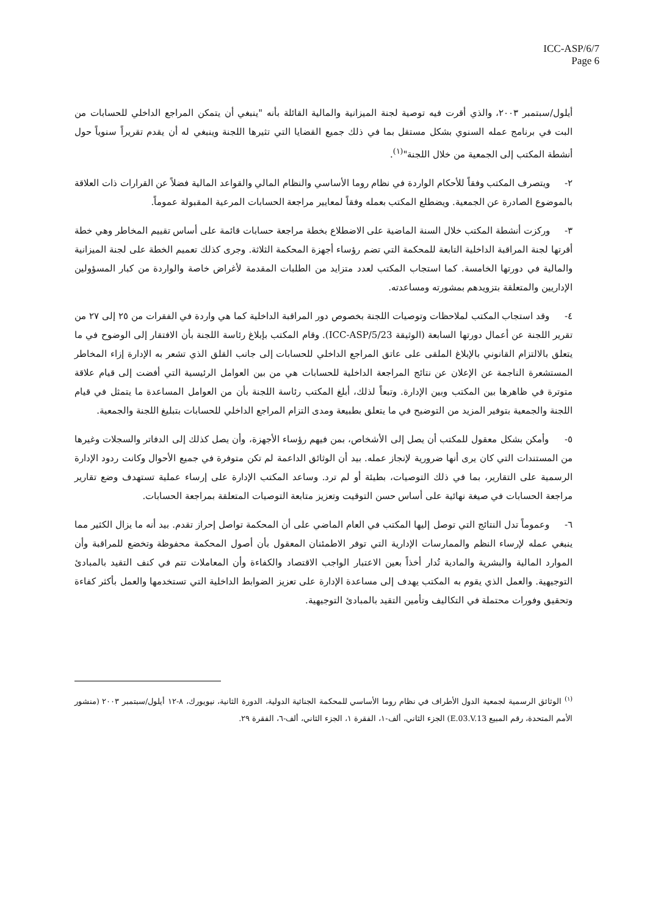ICC-ASP/6/7
Page 6
أيلول/سبتمبر ٢٠٠٣، والذي أقرت فيه توصية لجنة الميزانية والمالية القائلة بأنه "ينبغي أن يتمكن المراجع الداخلي للحسابات من البت في برنامج عمله السنوي بشكل مستقل بما في ذلك جميع القضايا التي تثيرها اللجنة وينبغي له أن يقدم تقريراً سنوياً حول أنشطة المكتب إلى الجمعية من خلال اللجنة"<sup>(١)</sup>.
٢- ويتصرف المكتب وفقاً للأحكام الواردة في نظام روما الأساسي والنظام المالي والقواعد المالية فضلاً عن القرارات ذات العلاقة بالموضوع الصادرة عن الجمعية. ويضطلع المكتب بعمله وفقاً لمعايير مراجعة الحسابات المرعية المقبولة عموماً.
٣- وركزت أنشطة المكتب خلال السنة الماضية على الاضطلاع بخطة مراجعة حسابات قائمة على أساس تقييم المخاطر وهي خطة أقرتها لجنة المراقبة الداخلية التابعة للمحكمة التي تضم رؤساء أجهزة المحكمة الثلاثة. وجرى كذلك تعميم الخطة على لجنة الميزانية والمالية في دورتها الخامسة. كما استجاب المكتب لعدد متزايد من الطلبات المقدمة لأغراض خاصة والواردة من كبار المسؤولين الإداريين والمتعلقة بتزويدهم بمشورته ومساعدته.
٤- وقد استجاب المكتب لملاحظات وتوصيات اللجنة بخصوص دور المراقبة الداخلية كما هي واردة في الفقرات من ٢٥ إلى ٢٧ من تقرير اللجنة عن أعمال دورتها السابعة (الوثيقة ICC-ASP/5/23). وقام المكتب بإبلاغ رئاسة اللجنة بأن الافتقار إلى الوضوح في ما يتعلق بالالتزام القانوني بالإبلاغ الملقى على عاتق المراجع الداخلي للحسابات إلى جانب القلق الذي تشعر به الإدارة إزاء المخاطر المستشعرة الناجمة عن الإعلان عن نتائج المراجعة الداخلية للحسابات هي من بين العوامل الرئيسية التي أفضت إلى قيام علاقة متوترة في ظاهرها بين المكتب وبين الإدارة. وتبعاً لذلك، أبلغ المكتب رئاسة اللجنة بأن من العوامل المساعدة ما يتمثل في قيام اللجنة والجمعية بتوفير المزيد من التوضيح في ما يتعلق بطبيعة ومدى التزام المراجع الداخلي للحسابات بتبليغ اللجنة والجمعية.
٥- وأمكن بشكل معقول للمكتب أن يصل إلى الأشخاص، بمن فيهم رؤساء الأجهزة، وأن يصل كذلك إلى الدفاتر والسجلات وغيرها من المستندات التي كان يرى أنها ضرورية لإنجاز عمله. بيد أن الوثائق الداعمة لم تكن متوفرة في جميع الأحوال وكانت ردود الإدارة الرسمية على التقارير، بما في ذلك التوصيات، بطيئة أو لم ترد. وساعد المكتب الإدارة على إرساء عملية تستهدف وضع تقارير مراجعة الحسابات في صيغة نهائية على أساس حسن التوقيت وتعزيز متابعة التوصيات المتعلقة بمراجعة الحسابات.
٦- وعموماً تدل النتائج التي توصل إليها المكتب في العام الماضي على أن المحكمة تواصل إحراز تقدم. بيد أنه ما يزال الكثير مما ينبغي عمله لإرساء النظم والممارسات الإدارية التي توفر الاطمئنان المعقول بأن أصول المحكمة محفوظة وتخضع للمراقبة وأن الموارد المالية والبشرية والمادية تُدار أخذاً بعين الاعتبار الواجب الاقتصاد والكفاءة وأن المعاملات تتم في كنف التقيد بالمبادئ التوجيهية. والعمل الذي يقوم به المكتب يهدف إلى مساعدة الإدارة على تعزيز الضوابط الداخلية التي تستخدمها والعمل بأكثر كفاءة وتحقيق وفورات محتملة في التكاليف وتأمين التقيد بالمبادئ التوجيهية.
<sup>(١)</sup> الوثائق الرسمية لجمعية الدول الأطراف في نظام روما الأساسي للمحكمة الجنائية الدولية، الدورة الثانية، نيويورك، ٨-١٢ أيلول/سبتمبر ٢٠٠٣ (منشور الأمم المتحدة، رقم المبيع E.03.V.13) الجزء الثاني، ألف-١، الفقرة ١، الجزء الثاني، ألف-٦، الفقرة ٢٩.